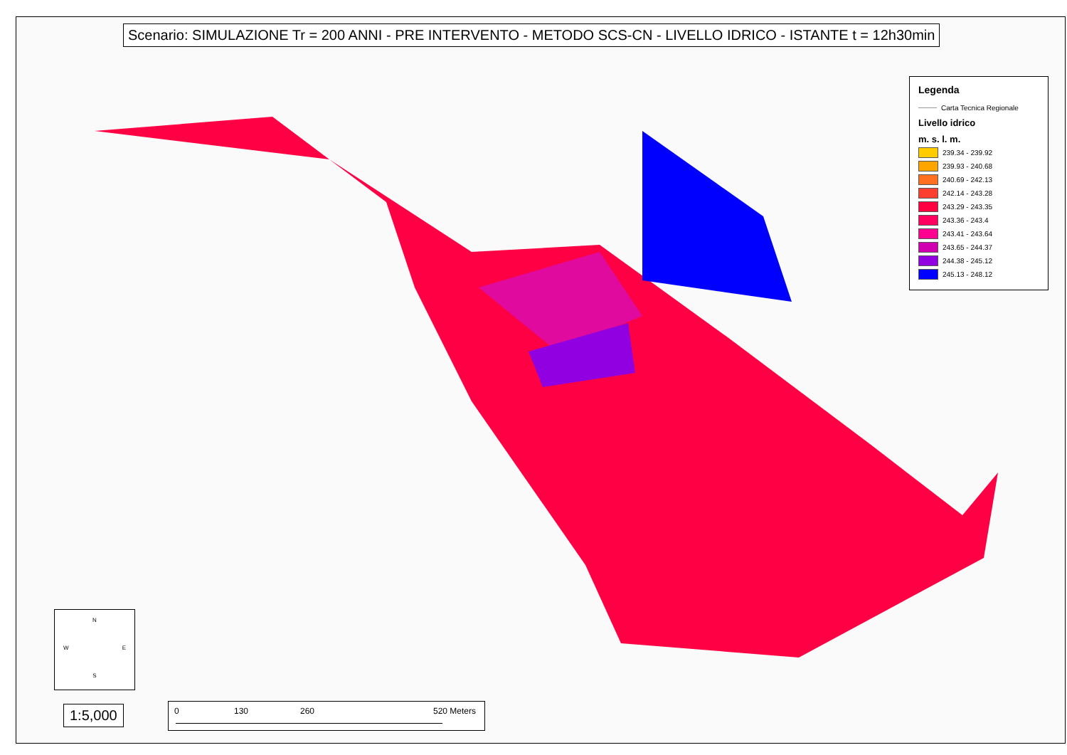Scenario: SIMULAZIONE Tr = 200 ANNI - PRE INTERVENTO - METODO SCS-CN - LIVELLO IDRICO - ISTANTE t = 12h30min
Legenda
Carta Tecnica Regionale
Livello idrico
m. s. l. m.
239.34 - 239.92
239.93 - 240.68
240.69 - 242.13
242.14 - 243.28
243.29 - 243.35
243.36 - 243.4
243.41 - 243.64
243.65 - 244.37
244.38 - 245.12
245.13 - 248.12
N
W E
S
1:5,000 0 130 260 520 Meters